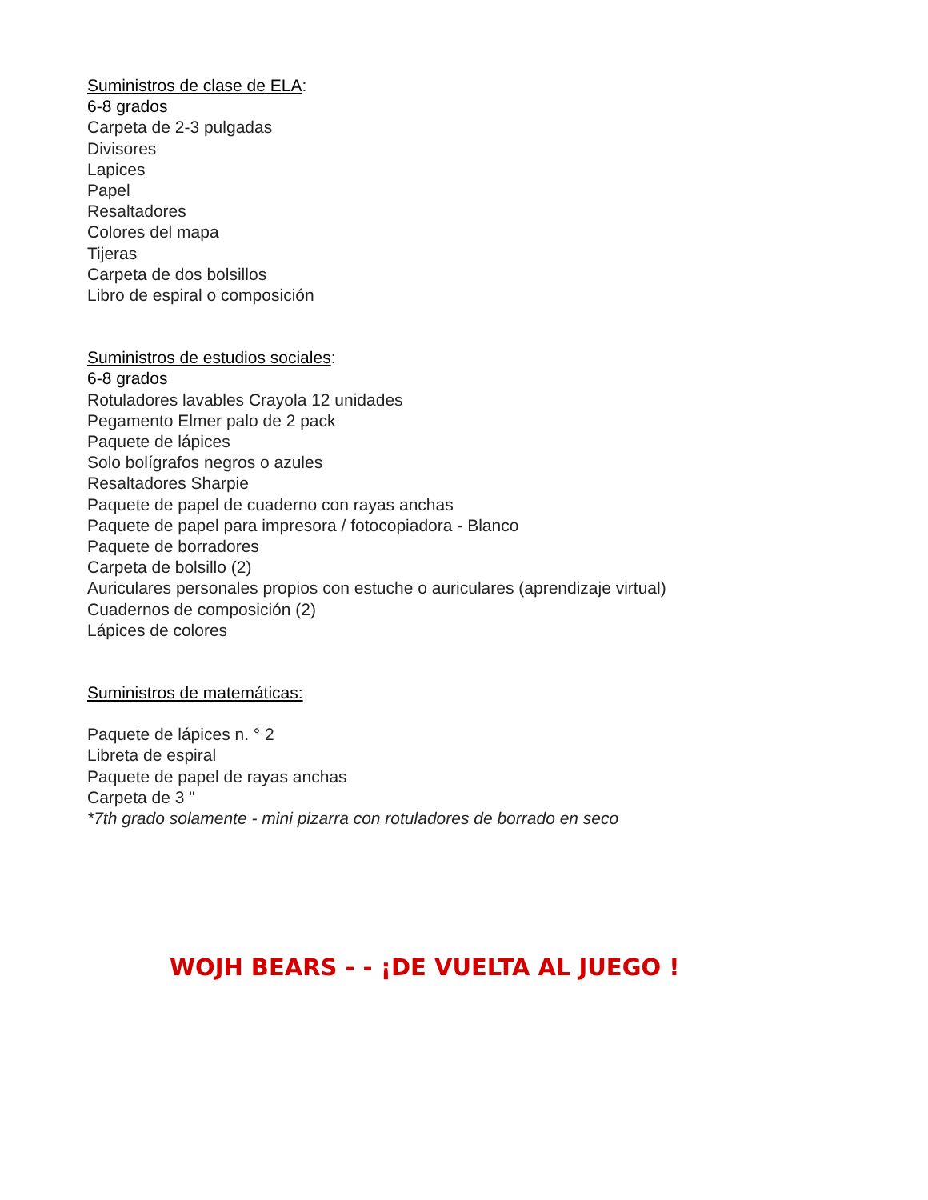Suministros de clase de ELA:
6-8 grados
Carpeta de 2-3 pulgadas
Divisores
Lapices
Papel
Resaltadores
Colores del mapa
Tijeras
Carpeta de dos bolsillos
Libro de espiral o composición
Suministros de estudios sociales:
6-8 grados
Rotuladores lavables Crayola 12 unidades
Pegamento Elmer palo de 2 pack
Paquete de lápices
Solo bolígrafos negros o azules
Resaltadores Sharpie
Paquete de papel de cuaderno con rayas anchas
Paquete de papel para impresora / fotocopiadora - Blanco
Paquete de borradores
Carpeta de bolsillo (2)
Auriculares personales propios con estuche o auriculares (aprendizaje virtual)
Cuadernos de composición (2)
Lápices de colores
Suministros de matemáticas:
Paquete de lápices n. ° 2
Libreta de espiral
Paquete de papel de rayas anchas
Carpeta de 3 "
*7th grado solamente - mini pizarra con rotuladores de borrado en seco
WOJH BEARS - - ¡DE VUELTA AL JUEGO !